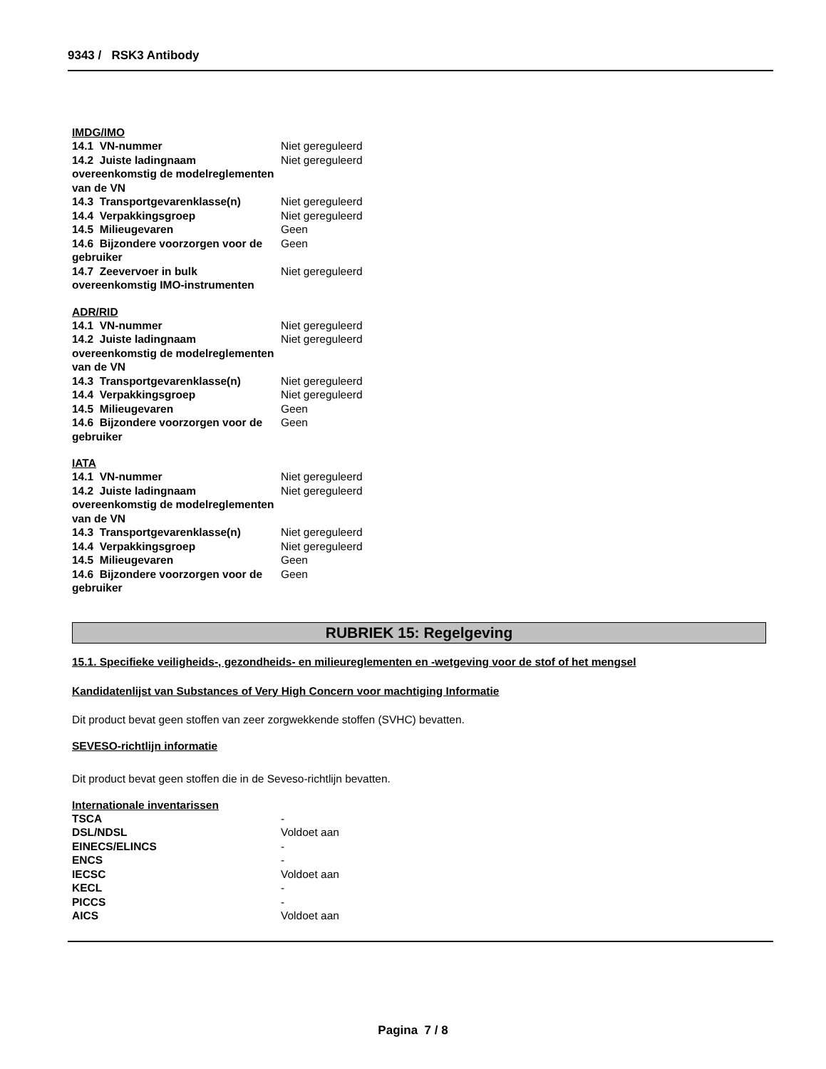9343 / RSK3 Antibody
IMDG/IMO
| 14.1 VN-nummer | Niet gereguleerd |
| 14.2 Juiste ladingnaam overeenkomstig de modelreglementen van de VN | Niet gereguleerd |
| 14.3 Transportgevarenklasse(n) | Niet gereguleerd |
| 14.4 Verpakkingsgroep | Niet gereguleerd |
| 14.5 Milieugevaren | Geen |
| 14.6 Bijzondere voorzorgen voor de gebruiker | Geen |
| 14.7 Zeevervoer in bulk overeenkomstig IMO-instrumenten | Niet gereguleerd |
ADR/RID
| 14.1 VN-nummer | Niet gereguleerd |
| 14.2 Juiste ladingnaam overeenkomstig de modelreglementen van de VN | Niet gereguleerd |
| 14.3 Transportgevarenklasse(n) | Niet gereguleerd |
| 14.4 Verpakkingsgroep | Niet gereguleerd |
| 14.5 Milieugevaren | Geen |
| 14.6 Bijzondere voorzorgen voor de gebruiker | Geen |
IATA
| 14.1 VN-nummer | Niet gereguleerd |
| 14.2 Juiste ladingnaam overeenkomstig de modelreglementen van de VN | Niet gereguleerd |
| 14.3 Transportgevarenklasse(n) | Niet gereguleerd |
| 14.4 Verpakkingsgroep | Niet gereguleerd |
| 14.5 Milieugevaren | Geen |
| 14.6 Bijzondere voorzorgen voor de gebruiker | Geen |
RUBRIEK 15: Regelgeving
15.1. Specifieke veiligheids-, gezondheids- en milieureglementen en -wetgeving voor de stof of het mengsel
Kandidatenlijst van Substances of Very High Concern voor machtiging Informatie
Dit product bevat geen stoffen van zeer zorgwekkende stoffen (SVHC) bevatten.
SEVESO-richtlijn informatie
Dit product bevat geen stoffen die in de Seveso-richtlijn bevatten.
Internationale inventarissen
| TSCA | - |
| DSL/NDSL | Voldoet aan |
| EINECS/ELINCS | - |
| ENCS | - |
| IECSC | Voldoet aan |
| KECL | - |
| PICCS | - |
| AICS | Voldoet aan |
Pagina 7 / 8